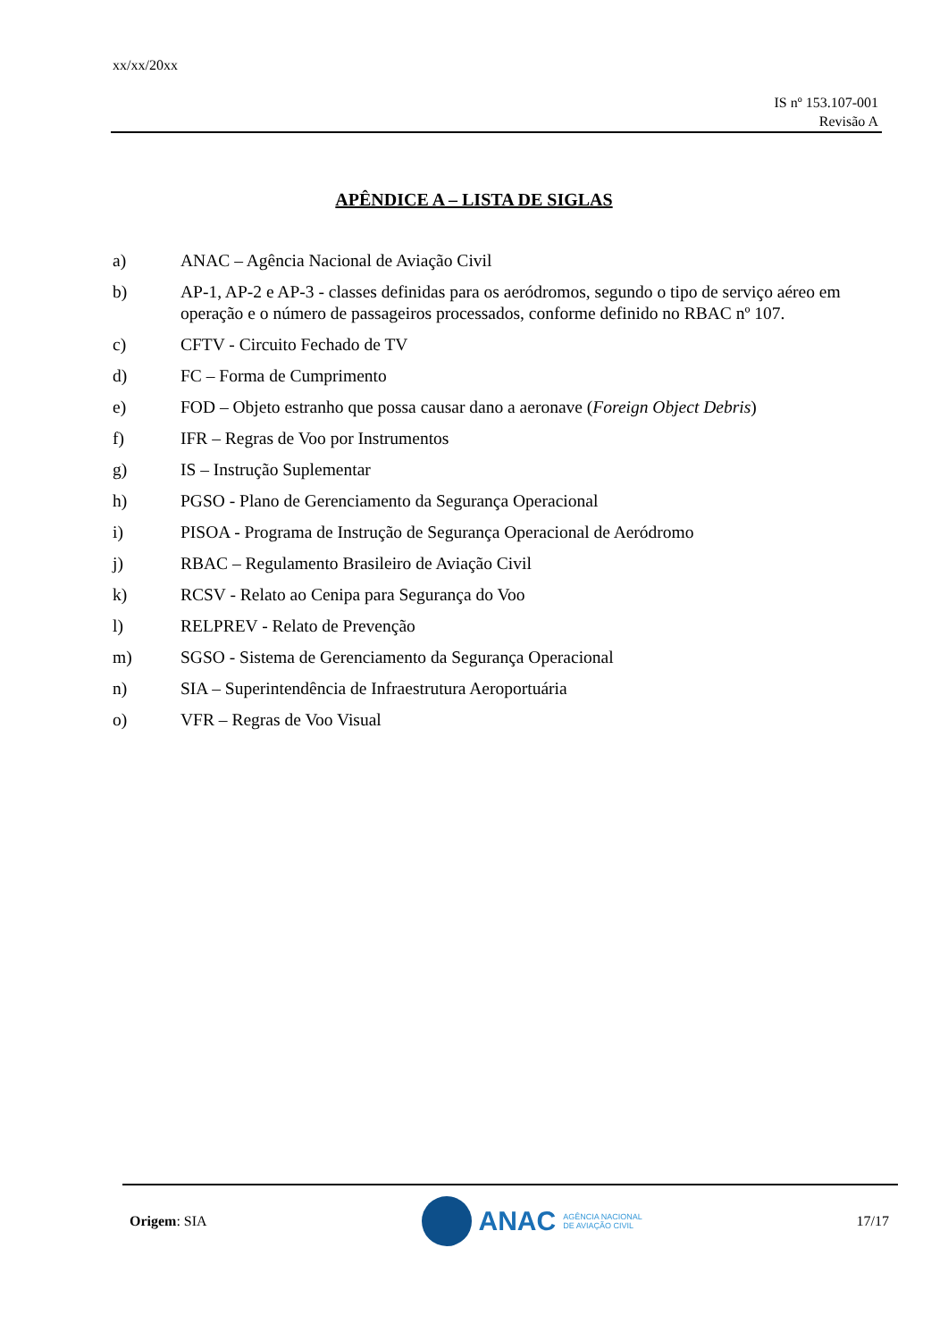xx/xx/20xx
IS nº 153.107-001
Revisão A
APÊNDICE A – LISTA DE SIGLAS
a) ANAC – Agência Nacional de Aviação Civil
b) AP-1, AP-2 e AP-3 - classes definidas para os aeródromos, segundo o tipo de serviço aéreo em operação e o número de passageiros processados, conforme definido no RBAC nº 107.
c) CFTV - Circuito Fechado de TV
d) FC – Forma de Cumprimento
e) FOD – Objeto estranho que possa causar dano a aeronave (Foreign Object Debris)
f) IFR – Regras de Voo por Instrumentos
g) IS – Instrução Suplementar
h) PGSO - Plano de Gerenciamento da Segurança Operacional
i) PISOA - Programa de Instrução de Segurança Operacional de Aeródromo
j) RBAC – Regulamento Brasileiro de Aviação Civil
k) RCSV - Relato ao Cenipa para Segurança do Voo
l) RELPREV - Relato de Prevenção
m) SGSO - Sistema de Gerenciamento da Segurança Operacional
n) SIA – Superintendência de Infraestrutura Aeroportuária
o) VFR – Regras de Voo Visual
Origem: SIA
ANAC AGÊNCIA NACIONAL
DE AVIAÇÃO CIVIL
17/17